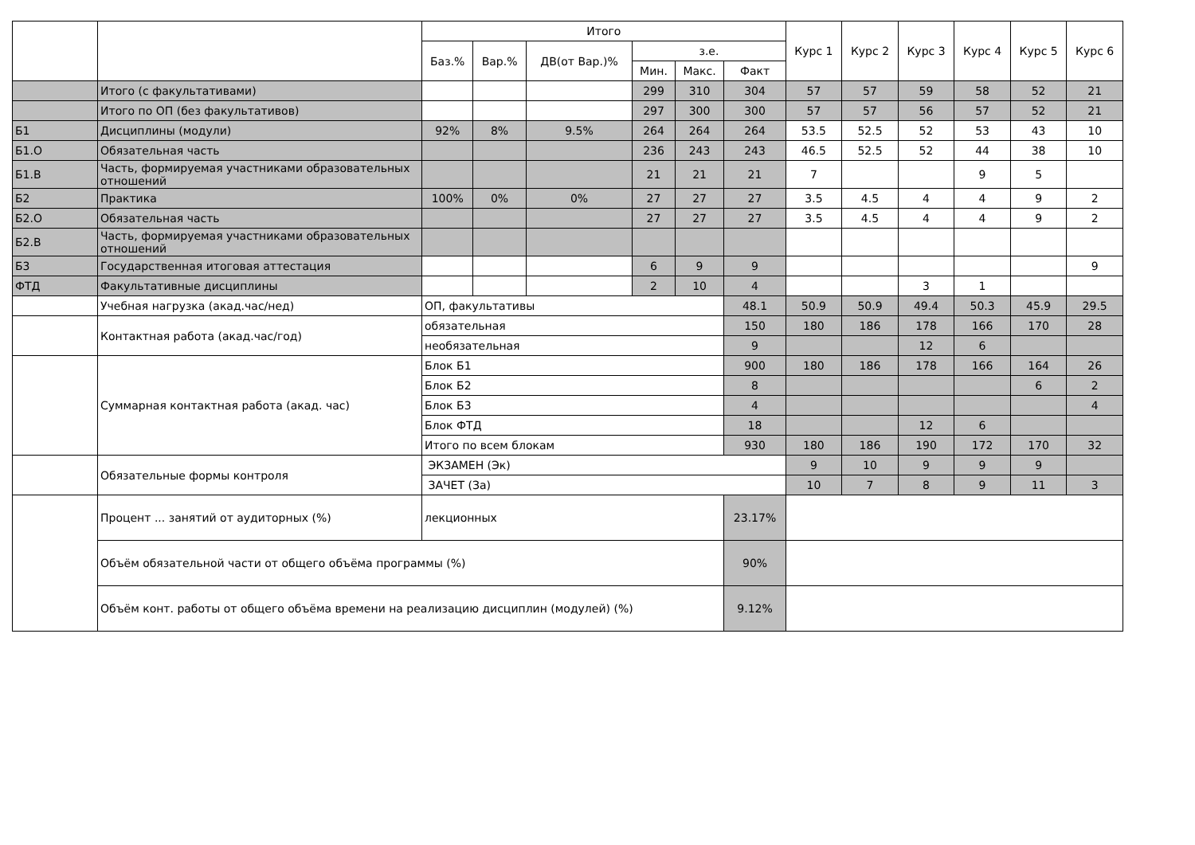| | | Итого | | | | | | Курс 1 | Курс 2 | Курс 3 | Курс 4 | Курс 5 | Курс 6 |
| --- | --- | --- | --- | --- | --- | --- | --- | --- | --- | --- | --- | --- | --- |
| | | Баз.% | Вар.% | ДВ(от Вар.)% | з.е. | | | | | | | | |
| | | | | | Мин. | Макс. | Факт | | | | | | |
| | Итого (с факультативами) | | | | 299 | 310 | 304 | 57 | 57 | 59 | 58 | 52 | 21 |
| | Итого по ОП (без факультативов) | | | | 297 | 300 | 300 | 57 | 57 | 56 | 57 | 52 | 21 |
| Б1 | Дисциплины (модули) | 92% | 8% | 9.5% | 264 | 264 | 264 | 53.5 | 52.5 | 52 | 53 | 43 | 10 |
| Б1.О | Обязательная часть | | | | 236 | 243 | 243 | 46.5 | 52.5 | 52 | 44 | 38 | 10 |
| Б1.В | Часть, формируемая участниками образовательных отношений | | | | 21 | 21 | 21 | 7 | | | 9 | 5 | |
| Б2 | Практика | 100% | 0% | 0% | 27 | 27 | 27 | 3.5 | 4.5 | 4 | 4 | 9 | 2 |
| Б2.О | Обязательная часть | | | | 27 | 27 | 27 | 3.5 | 4.5 | 4 | 4 | 9 | 2 |
| Б2.В | Часть, формируемая участниками образовательных отношений | | | | | | | | | | | | |
| Б3 | Государственная итоговая аттестация | | | | 6 | 9 | 9 | | | | | | 9 |
| ФТД | Факультативные дисциплины | | | | 2 | 10 | 4 | | | 3 | 1 | | |
| | Учебная нагрузка (акад.час/нед) | ОП, факультативы | | | | | 48.1 | 50.9 | 50.9 | 49.4 | 50.3 | 45.9 | 29.5 |
| | Контактная работа (акад.час/год) | обязательная | | | | | 150 | 180 | 186 | 178 | 166 | 170 | 28 |
| | | необязательная | | | | | 9 | | | 12 | 6 | | |
| | Суммарная контактная работа (акад. час) | Блок Б1 | | | | | 900 | 180 | 186 | 178 | 166 | 164 | 26 |
| | | Блок Б2 | | | | | 8 | | | | | 6 | 2 |
| | | Блок Б3 | | | | | 4 | | | | | | 4 |
| | | Блок ФТД | | | | | 18 | | | 12 | 6 | | |
| | | Итого по всем блокам | | | | | 930 | 180 | 186 | 190 | 172 | 170 | 32 |
| | Обязательные формы контроля | ЭКЗАМЕН (Эк) | | | | | | 9 | 10 | 9 | 9 | 9 | |
| | | ЗАЧЕТ (За) | | | | | | 10 | 7 | 8 | 9 | 11 | 3 |
| | Процент ... занятий от аудиторных (%) | лекционных | | | | | 23.17% | | | | | | |
| | Объём обязательной части от общего объёма программы (%) | | | | | | 90% | | | | | | |
| | Объём конт. работы от общего объёма времени на реализацию дисциплин (модулей) (%) | | | | | | 9.12% | | | | | | |